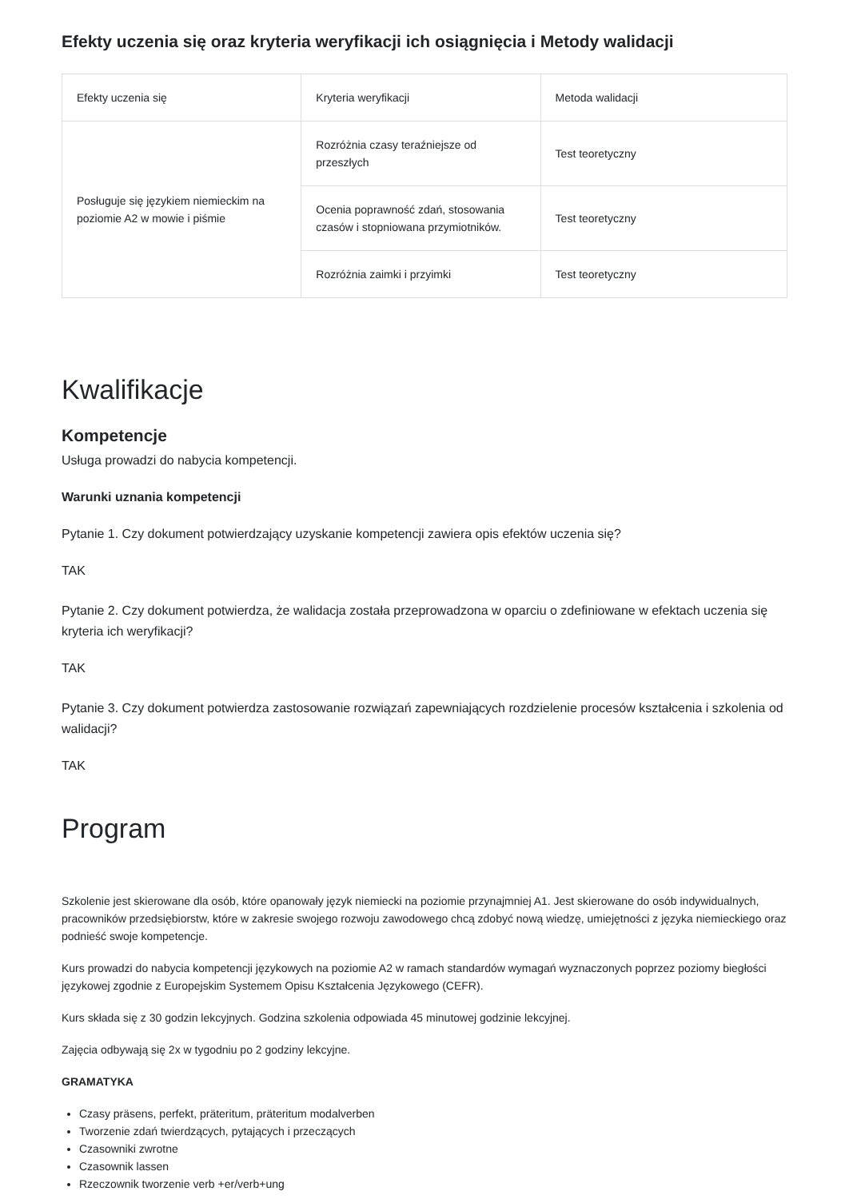Efekty uczenia się oraz kryteria weryfikacji ich osiągnięcia i Metody walidacji
| Efekty uczenia się | Kryteria weryfikacji | Metoda walidacji |
| --- | --- | --- |
| Posługuje się językiem niemieckim na poziomie A2 w mowie i piśmie | Rozróżnia czasy teraźniejsze od przeszłych | Test teoretyczny |
| | Ocenia poprawność zdań, stosowania czasów i stopniowana przymiotników. | Test teoretyczny |
| | Rozróżnia zaimki i przyimki | Test teoretyczny |
Kwalifikacje
Kompetencje
Usługa prowadzi do nabycia kompetencji.
Warunki uznania kompetencji
Pytanie 1. Czy dokument potwierdzający uzyskanie kompetencji zawiera opis efektów uczenia się?
TAK
Pytanie 2. Czy dokument potwierdza, że walidacja została przeprowadzona w oparciu o zdefiniowane w efektach uczenia się kryteria ich weryfikacji?
TAK
Pytanie 3. Czy dokument potwierdza zastosowanie rozwiązań zapewniających rozdzielenie procesów kształcenia i szkolenia od walidacji?
TAK
Program
Szkolenie jest skierowane dla osób, które opanowały język niemiecki na poziomie przynajmniej A1. Jest skierowane do osób indywidualnych, pracowników przedsiębiorstw, które w zakresie swojego rozwoju zawodowego chcą zdobyć nową wiedzę, umiejętności z języka niemieckiego oraz podnieść swoje kompetencje.
Kurs prowadzi do nabycia kompetencji językowych na poziomie A2 w ramach standardów wymagań wyznaczonych poprzez poziomy biegłości językowej zgodnie z Europejskim Systemem Opisu Kształcenia Językowego (CEFR).
Kurs składa się z 30 godzin lekcyjnych. Godzina szkolenia odpowiada 45 minutowej godzinie lekcyjnej.
Zajęcia odbywają się 2x w tygodniu po 2 godziny lekcyjne.
GRAMATYKA
Czasy präsens, perfekt, präteritum, präteritum modalverben
Tworzenie zdań twierdzących, pytających i przeczących
Czasowniki zwrotne
Czasownik lassen
Rzeczownik tworzenie verb +er/verb+ung